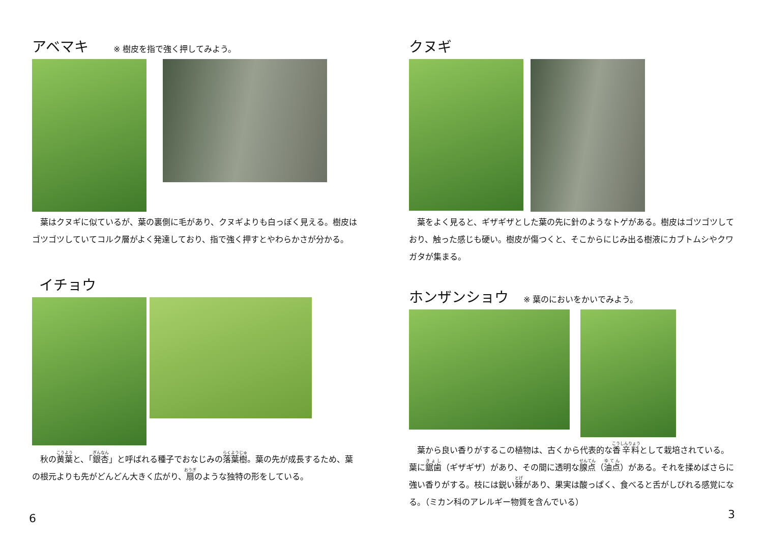アベマキ ※ 樹皮を指で強く押してみよう。
　葉はクヌギに似ているが、葉の裏側に毛があり、クヌギよりも白っぽく見える。樹皮はゴツゴツしていてコルク層がよく発達しており、指で強く押すとやわらかさが分かる。
イチョウ
　秋の黄葉と、「銀杏」と呼ばれる種子でおなじみの落葉樹。葉の先が成長するため、葉の根元よりも先がどんどん大きく広がり、扇のような独特の形をしている。
6
クヌギ
　葉をよく見ると、ギザギザとした葉の先に針のようなトゲがある。樹皮はゴツゴツしており、触った感じも硬い。樹皮が傷つくと、そこからにじみ出る樹液にカブトムシやクワガタが集まる。
ホンザンショウ ※ 葉のにおいをかいでみよう。
　葉から良い香りがするこの植物は、古くから代表的な香辛料として栽培されている。葉に鋸歯（ギザギザ）があり、その間に透明な腺点（油点）がある。それを揉めばさらに強い香りがする。枝には鋭い棘があり、果実は酸っぱく、食べると舌がしびれる感覚になる。（ミカン科のアレルギー物質を含んでいる）
3